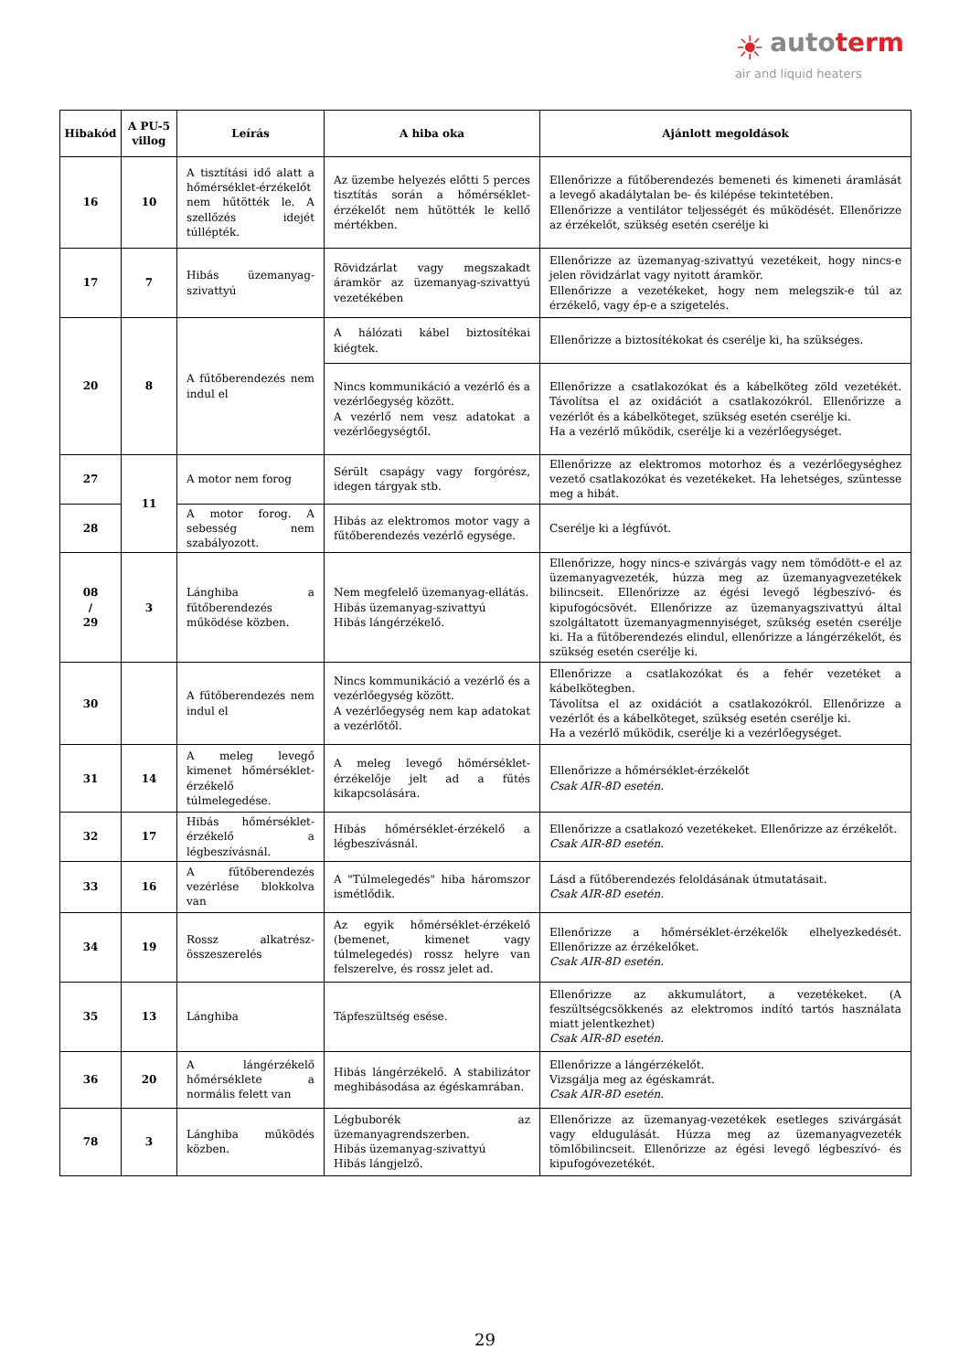☀ autoterm
air and liquid heaters
| Hibakód | A PU-5 villog | Leírás | A hiba oka | Ajánlott megoldások |
| --- | --- | --- | --- | --- |
| 16 | 10 | A tisztítási idő alatt a hőmérséklet-érzékelőt nem hűtötték le. A szellőzés idejét túllépték. | Az üzembe helyezés előtti 5 perces tisztítás során a hőmérséklet-érzékelőt nem hűtötték le kellő mértékben. | Ellenőrizze a fűtőberendezés bemeneti és kimeneti áramlását a levegő akadálytalan be- és kilépése tekintetében. Ellenőrizze a ventilátor teljességét és működését. Ellenőrizze az érzékelőt, szükség esetén cserélje ki |
| 17 | 7 | Hibás üzemanyag-szivattyú | Rövidzárlat vagy megszakadt áramkör az üzemanyag-szivattyú vezetékében | Ellenőrizze az üzemanyag-szivattyú vezetékeit, hogy nincs-e jelen rövidzárlat vagy nyitott áramkör. Ellenőrizze a vezetékeket, hogy nem melegszik-e túl az érzékelő, vagy ép-e a szigetelés. |
| 20 | 8 | A fűtőberendezés nem indul el | A hálózati kábel biztosítékai kiégtek. | Ellenőrizze a biztosítékokat és cserélje ki, ha szükséges. |
| | | | Nincs kommunikáció a vezérlő és a vezérlőegység között. A vezérlő nem vesz adatokat a vezérlőegységtől. | Ellenőrizze a csatlakozókat és a kábelköteg zöld vezetékét. Távolítsa el az oxidációt a csatlakozókról. Ellenőrizze a vezérlőt és a kábelköteget, szükség esetén cserélje ki. Ha a vezérlő működik, cserélje ki a vezérlőegységet. |
| 27 | 11 | A motor nem forog | Sérült csapágy vagy forgórész, idegen tárgyak stb. | Ellenőrizze az elektromos motorhoz és a vezérlőegységhez vezető csatlakozókat és vezetékeket. Ha lehetséges, szüntesse meg a hibát. |
| 28 | | A motor forog. A sebesség nem szabályozott. | Hibás az elektromos motor vagy a fűtőberendezés vezérlő egysége. | Cserélje ki a légfúvót. |
| 08 / 29 | 3 | Lánghiba a fűtőberendezés működése közben. | Nem megfelelő üzemanyag-ellátás. Hibás üzemanyag-szivattyú Hibás lángérzékelő. | Ellenőrizze, hogy nincs-e szivárgás vagy nem tömődött-e el az üzemanyagvezeték, húzza meg az üzemanyagvezetékek bilincseit. Ellenőrizze az égési levegő légbeszívó- és kipufogócsövét. Ellenőrizze az üzemanyagszivattyú által szolgáltatott üzemanyagmennyiséget, szükség esetén cserélje ki. Ha a fűtőberendezés elindul, ellenőrizze a lángérzékelőt, és szükség esetén cserélje ki. |
| 30 | | A fűtőberendezés nem indul el | Nincs kommunikáció a vezérlő és a vezérlőegység között. A vezérlőegység nem kap adatokat a vezérlőtől. | Ellenőrizze a csatlakozókat és a fehér vezetéket a kábelkötegben. Távolítsa el az oxidációt a csatlakozókról. Ellenőrizze a vezérlőt és a kábelköteget, szükség esetén cserélje ki. Ha a vezérlő működik, cserélje ki a vezérlőegységet. |
| 31 | 14 | A meleg levegő kimenet hőmérséklet-érzékelő túlmelegedése. | A meleg levegő hőmérséklet-érzékelője jelt ad a fűtés kikapcsolására. | Ellenőrizze a hőmérséklet-érzékelőt Csak AIR-8D esetén. |
| 32 | 17 | Hibás hőmérséklet-érzékelő a légbeszívásnál. | Hibás hőmérséklet-érzékelő a légbeszívásnál. | Ellenőrizze a csatlakozó vezetékeket. Ellenőrizze az érzékelőt. Csak AIR-8D esetén. |
| 33 | 16 | A fűtőberendezés vezérlése blokkolva van | A "Túlmelegedés" hiba háromszor ismétlődik. | Lásd a fűtőberendezés feloldásának útmutatásait. Csak AIR-8D esetén. |
| 34 | 19 | Rossz alkatrész-összeszerelés | Az egyik hőmérséklet-érzékelő (bemenet, kimenet vagy túlmelegedés) rossz helyre van felszerelve, és rossz jelet ad. | Ellenőrizze a hőmérséklet-érzékelők elhelyezkedését. Ellenőrizze az érzékelőket. Csak AIR-8D esetén. |
| 35 | 13 | Lánghiba | Tápfeszültség esése. | Ellenőrizze az akkumulátort, a vezetékeket. (A feszültségcsökkenés az elektromos indító tartós használata miatt jelentkezhet) Csak AIR-8D esetén. |
| 36 | 20 | A lángérzékelő hőmérséklete a normális felett van | Hibás lángérzékelő. A stabilizátor meghibásodása az égéskamrában. | Ellenőrizze a lángérzékelőt. Vizsgálja meg az égéskamrát. Csak AIR-8D esetén. |
| 78 | 3 | Lánghiba működés közben. | Légbuborék az üzemanyagrendszerben. Hibás üzemanyag-szivattyú Hibás lángjelző. | Ellenőrizze az üzemanyag-vezetékek esetleges szivárgását vagy eldugulását. Húzza meg az üzemanyagvezeték tömlőbilincseit. Ellenőrizze az égési levegő légbeszívó- és kipufogóvezetékét. |
29